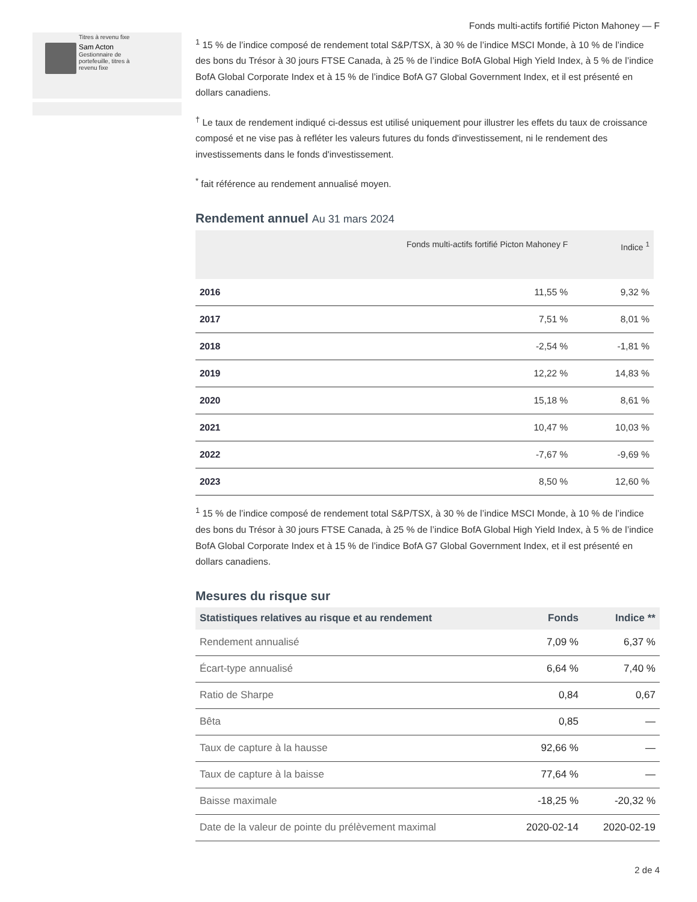Titres à revenu fixe
Sam Acton
Gestionnaire de
portefeuille, titres à
revenu fixe
Fonds multi-actifs fortifié Picton Mahoney — F
<sup>1</sup> 15 % de l’indice composé de rendement total S&P/TSX, à 30 % de l’indice MSCI Monde, à 10 % de l’indice des bons du Trésor à 30 jours FTSE Canada, à 25 % de l’indice BofA Global High Yield Index, à 5 % de l’indice BofA Global Corporate Index et à 15 % de l’indice BofA G7 Global Government Index, et il est présenté en dollars canadiens.
<sup>†</sup> Le taux de rendement indiqué ci-dessus est utilisé uniquement pour illustrer les effets du taux de croissance composé et ne vise pas à refléter les valeurs futures du fonds d'investissement, ni le rendement des investissements dans le fonds d'investissement.
<sup>*</sup> fait référence au rendement annualisé moyen.
Rendement annuel Au 31 mars 2024
| | Fonds multi-actifs fortifié Picton Mahoney F | Indice <sup>1</sup> |
| --- | --- | --- |
| 2016 | 11,55 % | 9,32 % |
| 2017 | 7,51 % | 8,01 % |
| 2018 | -2,54 % | -1,81 % |
| 2019 | 12,22 % | 14,83 % |
| 2020 | 15,18 % | 8,61 % |
| 2021 | 10,47 % | 10,03 % |
| 2022 | -7,67 % | -9,69 % |
| 2023 | 8,50 % | 12,60 % |
<sup>1</sup> 15 % de l’indice composé de rendement total S&P/TSX, à 30 % de l’indice MSCI Monde, à 10 % de l’indice des bons du Trésor à 30 jours FTSE Canada, à 25 % de l’indice BofA Global High Yield Index, à 5 % de l’indice BofA Global Corporate Index et à 15 % de l’indice BofA G7 Global Government Index, et il est présenté en dollars canadiens.
Mesures du risque sur
| Statistiques relatives au risque et au rendement | Fonds | Indice ** |
| --- | --- | --- |
| Rendement annualisé | 7,09 % | 6,37 % |
| Écart-type annualisé | 6,64 % | 7,40 % |
| Ratio de Sharpe | 0,84 | 0,67 |
| Bêta | 0,85 | — |
| Taux de capture à la hausse | 92,66 % | — |
| Taux de capture à la baisse | 77,64 % | — |
| Baisse maximale | -18,25 % | -20,32 % |
| Date de la valeur de pointe du prélèvement maximal | 2020-02-14 | 2020-02-19 |
2 de 4